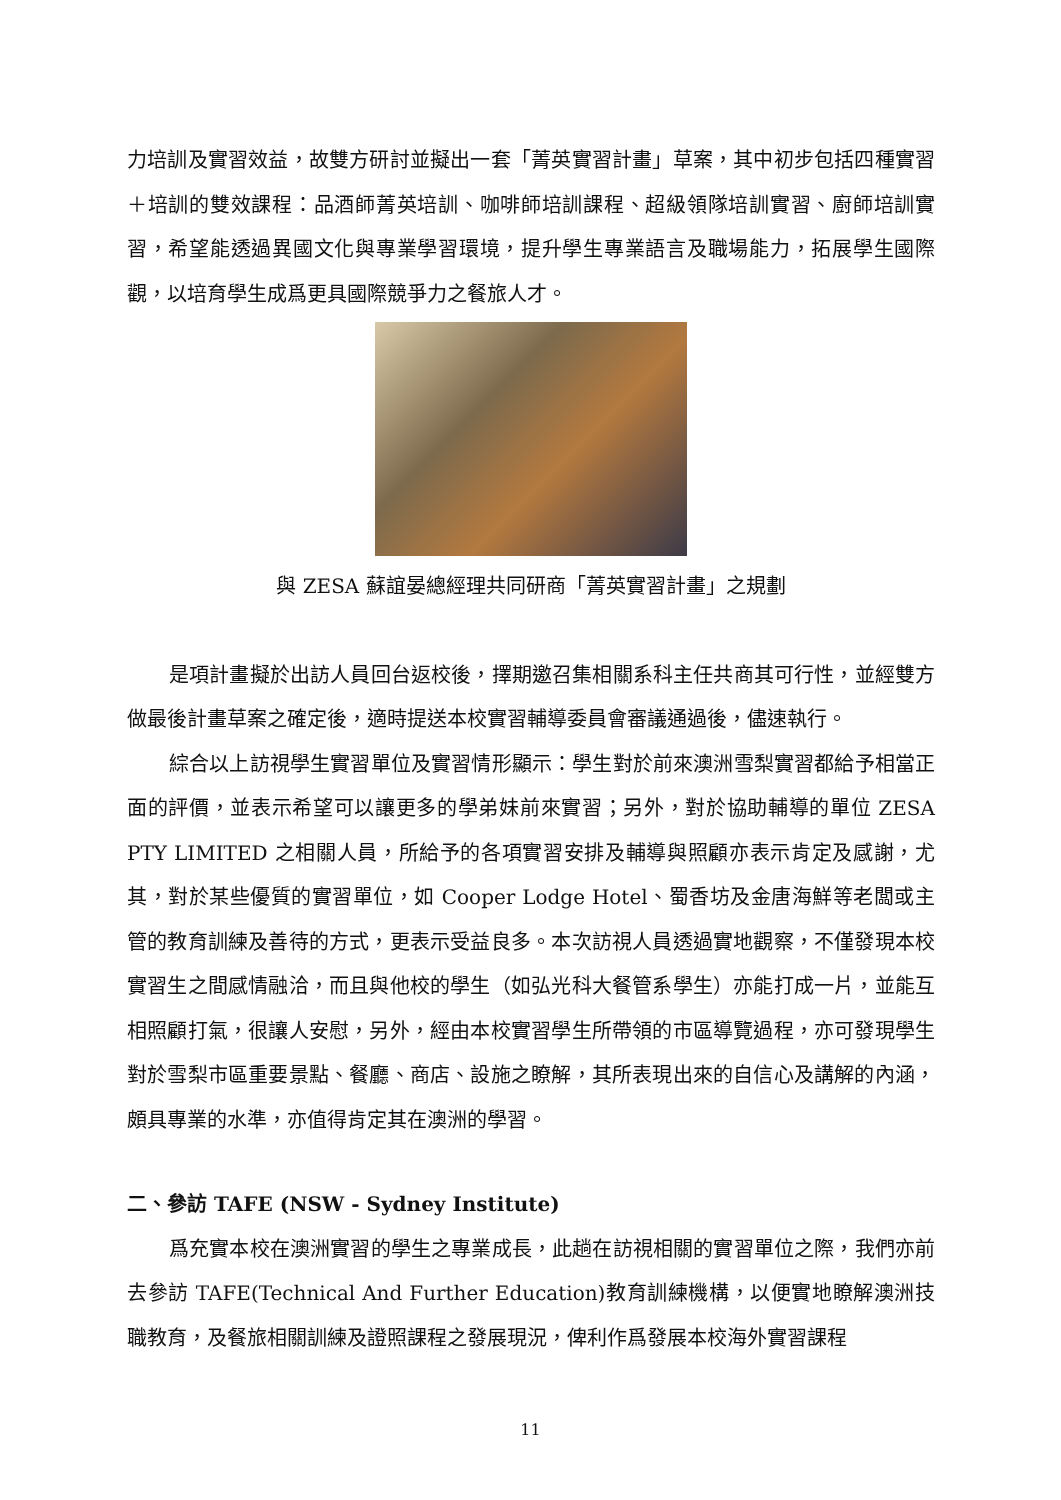力培訓及實習效益，故雙方研討並擬出一套「菁英實習計畫」草案，其中初步包括四種實習＋培訓的雙效課程：品酒師菁英培訓、咖啡師培訓課程、超級領隊培訓實習、廚師培訓實習，希望能透過異國文化與專業學習環境，提升學生專業語言及職場能力，拓展學生國際觀，以培育學生成爲更具國際競爭力之餐旅人才。
與 ZESA 蘇誼晏總經理共同研商「菁英實習計畫」之規劃
是項計畫擬於出訪人員回台返校後，擇期邀召集相關系科主任共商其可行性，並經雙方做最後計畫草案之確定後，適時提送本校實習輔導委員會審議通過後，儘速執行。
綜合以上訪視學生實習單位及實習情形顯示：學生對於前來澳洲雪梨實習都給予相當正面的評價，並表示希望可以讓更多的學弟妹前來實習；另外，對於協助輔導的單位 ZESA PTY LIMITED 之相關人員，所給予的各項實習安排及輔導與照顧亦表示肯定及感謝，尤其，對於某些優質的實習單位，如 Cooper Lodge Hotel、蜀香坊及金唐海鮮等老闆或主管的教育訓練及善待的方式，更表示受益良多。本次訪視人員透過實地觀察，不僅發現本校實習生之間感情融洽，而且與他校的學生（如弘光科大餐管系學生）亦能打成一片，並能互相照顧打氣，很讓人安慰，另外，經由本校實習學生所帶領的市區導覽過程，亦可發現學生對於雪梨市區重要景點、餐廳、商店、設施之瞭解，其所表現出來的自信心及講解的內涵，頗具專業的水準，亦值得肯定其在澳洲的學習。
二、參訪 TAFE (NSW - Sydney Institute)
爲充實本校在澳洲實習的學生之專業成長，此趟在訪視相關的實習單位之際，我們亦前去參訪 TAFE(Technical And Further Education)教育訓練機構，以便實地瞭解澳洲技職教育，及餐旅相關訓練及證照課程之發展現況，俾利作爲發展本校海外實習課程
11